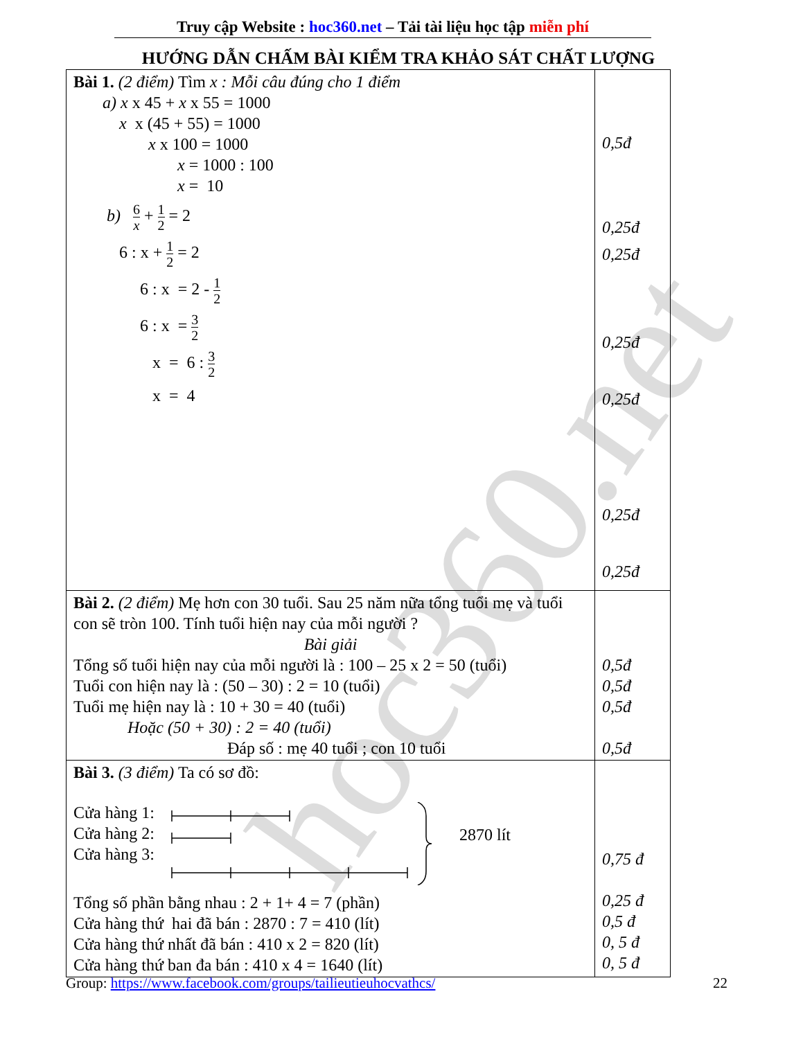hoc360.net
Truy cập Website : hoc360.net – Tải tài liệu học tập miễn phí
HƯỚNG DẪN CHẤM BÀI KIỂM TRA KHẢO SÁT CHẤT LƯỢNG
| Bài 1. (2 điểm) Tìm x : Mỗi câu đúng cho 1 điểm a) x x 45 + x x 55 = 1000 x x (45 + 55) = 1000 x x 100 = 1000 x = 1000 : 100 x = 10 b) 6 x + 1 2 = 2 6 : x + 1 2 = 2 6 : x = 2 - 1 2 6 : x = 3 2 x = 6 : 3 2 x = 4 | 0,5đ 0,25đ 0,25đ 0,25đ 0,25đ 0,25đ 0,25đ |
| Bài 2. (2 điểm) Mẹ hơn con 30 tuổi. Sau 25 năm nữa tổng tuổi mẹ và tuổi con sẽ tròn 100. Tính tuổi hiện nay của mỗi người ? Bài giải Tổng số tuổi hiện nay của mỗi người là : 100 – 25 x 2 = 50 (tuổi) Tuổi con hiện nay là : (50 – 30) : 2 = 10 (tuổi) Tuổi mẹ hiện nay là : 10 + 30 = 40 (tuổi) Hoặc (50 + 30) : 2 = 40 (tuổi) Đáp số : mẹ 40 tuổi ; con 10 tuổi | 0,5đ 0,5đ 0,5đ 0,5đ |
| Bài 3. (3 điểm) Ta có sơ đồ: Cửa hàng 1: Cửa hàng 2: Cửa hàng 3: 2870 lít Tổng số phần bằng nhau : 2 + 1+ 4 = 7 (phần) Cửa hàng thứ hai đã bán : 2870 : 7 = 410 (lít) Cửa hàng thứ nhất đã bán : 410 x 2 = 820 (lít) Cửa hàng thứ ban đa bán : 410 x 4 = 1640 (lít) | 0,75 đ 0,25 đ 0,5 đ 0, 5 đ 0, 5 đ |
Group: https://www.facebook.com/groups/tailieutieuhocvathcs/ 22